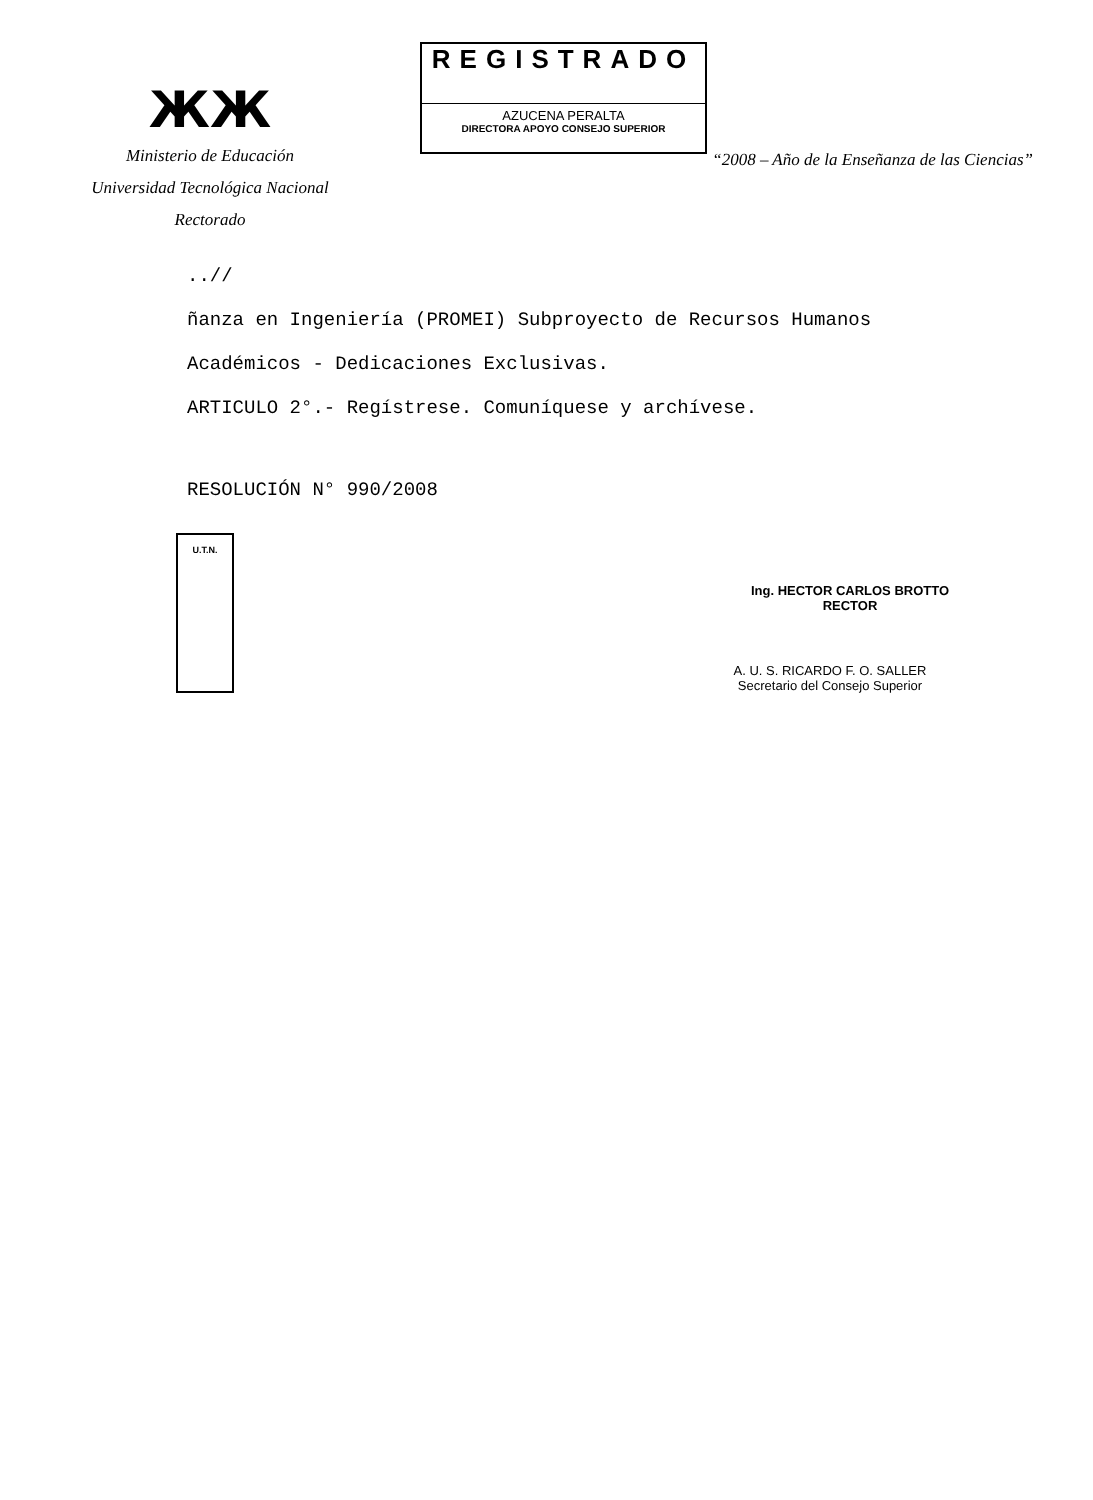ЖЖ
Ministerio de Educación
Universidad Tecnológica Nacional
Rectorado
REGISTRADO
AZUCENA PERALTA
DIRECTORA APOYO CONSEJO SUPERIOR
“2008 – Año de la Enseñanza de las Ciencias”
..//
ñanza en Ingeniería (PROMEI) Subproyecto de Recursos Humanos
Académicos - Dedicaciones Exclusivas.
ARTICULO 2°.- Regístrese. Comuníquese y archívese.
RESOLUCIÓN N° 990/2008
Ing. HECTOR CARLOS BROTTO
RECTOR
U.T.N.
A. U. S. RICARDO F. O. SALLER
Secretario del Consejo Superior